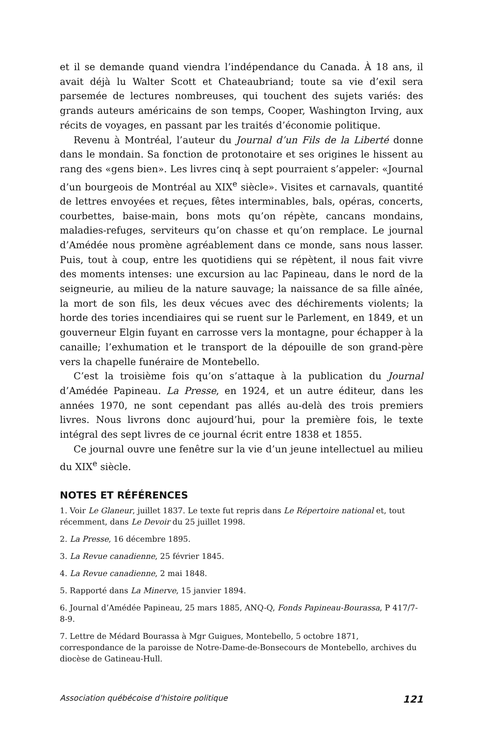et il se demande quand viendra l’indépendance du Canada. À 18 ans, il avait déjà lu Walter Scott et Chateaubriand; toute sa vie d’exil sera parsemée de lectures nombreuses, qui touchent des sujets variés: des grands auteurs américains de son temps, Cooper, Washington Irving, aux récits de voyages, en passant par les traités d’économie politique.
Revenu à Montréal, l’auteur du Journal d’un Fils de la Liberté donne dans le mondain. Sa fonction de protonotaire et ses origines le hissent au rang des «gens bien». Les livres cinq à sept pourraient s’appeler: «Journal d’un bourgeois de Montréal au XIX<sup>e</sup> siècle». Visites et carnavals, quantité de lettres envoyées et reçues, fêtes interminables, bals, opéras, concerts, courbettes, baise-main, bons mots qu’on répète, cancans mondains, maladies-refuges, serviteurs qu’on chasse et qu’on remplace. Le journal d’Amédée nous promène agréablement dans ce monde, sans nous lasser. Puis, tout à coup, entre les quotidiens qui se répètent, il nous fait vivre des moments intenses: une excursion au lac Papineau, dans le nord de la seigneurie, au milieu de la nature sauvage; la naissance de sa fille aînée, la mort de son fils, les deux vécues avec des déchirements violents; la horde des tories incendiaires qui se ruent sur le Parlement, en 1849, et un gouverneur Elgin fuyant en carrosse vers la montagne, pour échapper à la canaille; l’exhumation et le transport de la dépouille de son grand-père vers la chapelle funéraire de Montebello.
C’est la troisième fois qu’on s’attaque à la publication du Journal d’Amédée Papineau. La Presse, en 1924, et un autre éditeur, dans les années 1970, ne sont cependant pas allés au-delà des trois premiers livres. Nous livrons donc aujourd’hui, pour la première fois, le texte intégral des sept livres de ce journal écrit entre 1838 et 1855.
Ce journal ouvre une fenêtre sur la vie d’un jeune intellectuel au milieu du XIX<sup>e</sup> siècle.
NOTES ET RÉFÉRENCES
1. Voir Le Glaneur, juillet 1837. Le texte fut repris dans Le Répertoire national et, tout récemment, dans Le Devoir du 25 juillet 1998.
2. La Presse, 16 décembre 1895.
3. La Revue canadienne, 25 février 1845.
4. La Revue canadienne, 2 mai 1848.
5. Rapporté dans La Minerve, 15 janvier 1894.
6. Journal d’Amédée Papineau, 25 mars 1885, ANQ-Q, Fonds Papineau-Bourassa, P 417/7-8-9.
7. Lettre de Médard Bourassa à Mgr Guigues, Montebello, 5 octobre 1871, correspondance de la paroisse de Notre-Dame-de-Bonsecours de Montebello, archives du diocèse de Gatineau-Hull.
Association québécoise d’histoire politique 121